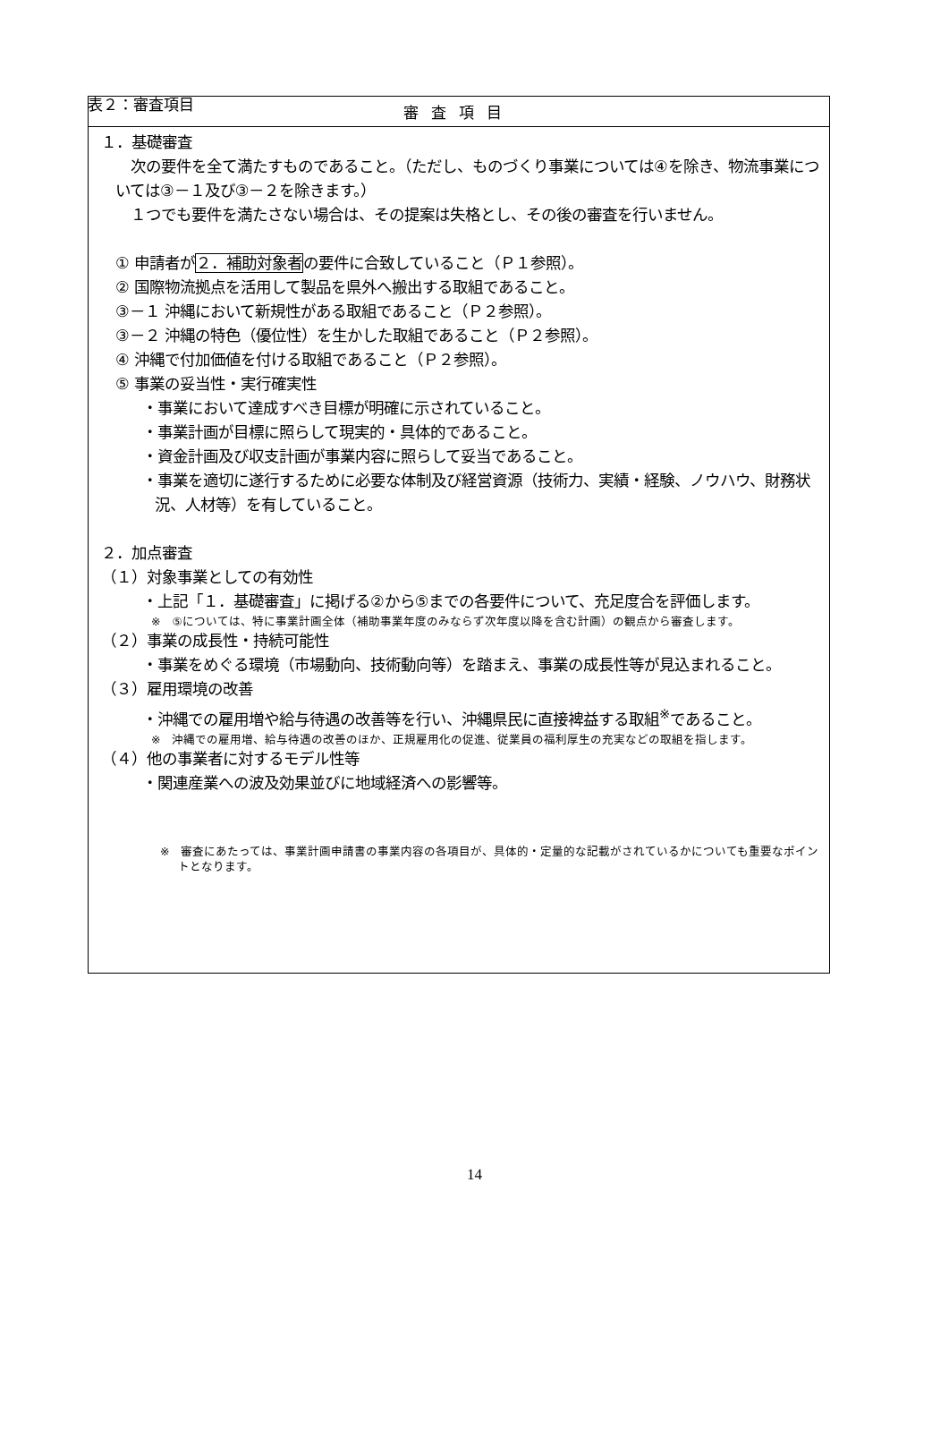表２：審査項目
| 審査項目 |
| --- |
| １．基礎審査 次の要件を全て満たすものであること。（ただし、ものづくり事業については④を除き、物流事業については③－１及び③－２を除きます。） １つでも要件を満たさない場合は、その提案は失格とし、その後の審査を行いません。 ① 申請者が ２．補助対象者 の要件に合致していること（Ｐ１参照）。 ② 国際物流拠点を活用して製品を県外へ搬出する取組であること。 ③－１ 沖縄において新規性がある取組であること（Ｐ２参照）。 ③－２ 沖縄の特色（優位性）を生かした取組であること（Ｐ２参照）。 ④ 沖縄で付加価値を付ける取組であること（Ｐ２参照）。 ⑤ 事業の妥当性・実行確実性 ・事業において達成すべき目標が明確に示されていること。 ・事業計画が目標に照らして現実的・具体的であること。 ・資金計画及び収支計画が事業内容に照らして妥当であること。 ・事業を適切に遂行するために必要な体制及び経営資源（技術力、実績・経験、ノウハウ、財務状況、人材等）を有していること。 ２．加点審査 （１）対象事業としての有効性 ・上記「１．基礎審査」に掲げる②から⑤までの各要件について、充足度合を評価します。 ※ ⑤については、特に事業計画全体（補助事業年度のみならず次年度以降を含む計画）の観点から審査します。 （２）事業の成長性・持続可能性 ・事業をめぐる環境（市場動向、技術動向等）を踏まえ、事業の成長性等が見込まれること。 （３）雇用環境の改善 ・沖縄での雇用増や給与待遇の改善等を行い、沖縄県民に直接裨益する取組<sup>※</sup>であること。 ※ 沖縄での雇用増、給与待遇の改善のほか、正規雇用化の促進、従業員の福利厚生の充実などの取組を指します。 （４）他の事業者に対するモデル性等 ・関連産業への波及効果並びに地域経済への影響等。 ※ 審査にあたっては、事業計画申請書の事業内容の各項目が、具体的・定量的な記載がされているかについても重要なポイントとなります。 |
14